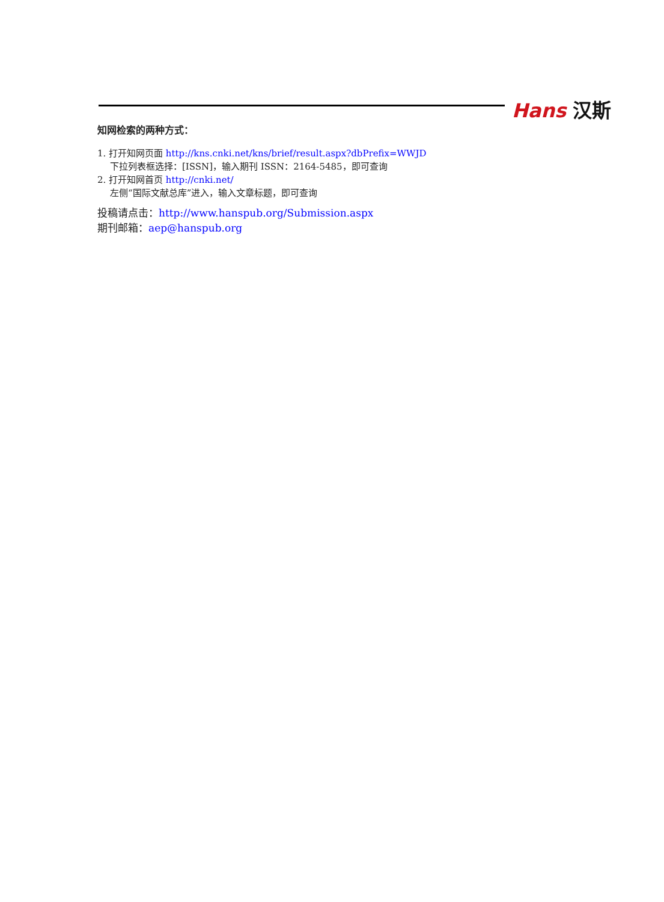Hans 汉斯
知网检索的两种方式：
1. 打开知网页面 http://kns.cnki.net/kns/brief/result.aspx?dbPrefix=WWJD
下拉列表框选择：[ISSN]，输入期刊 ISSN：2164-5485，即可查询
2. 打开知网首页 http://cnki.net/
左侧“国际文献总库”进入，输入文章标题，即可查询
投稿请点击：http://www.hanspub.org/Submission.aspx
期刊邮箱：aep@hanspub.org